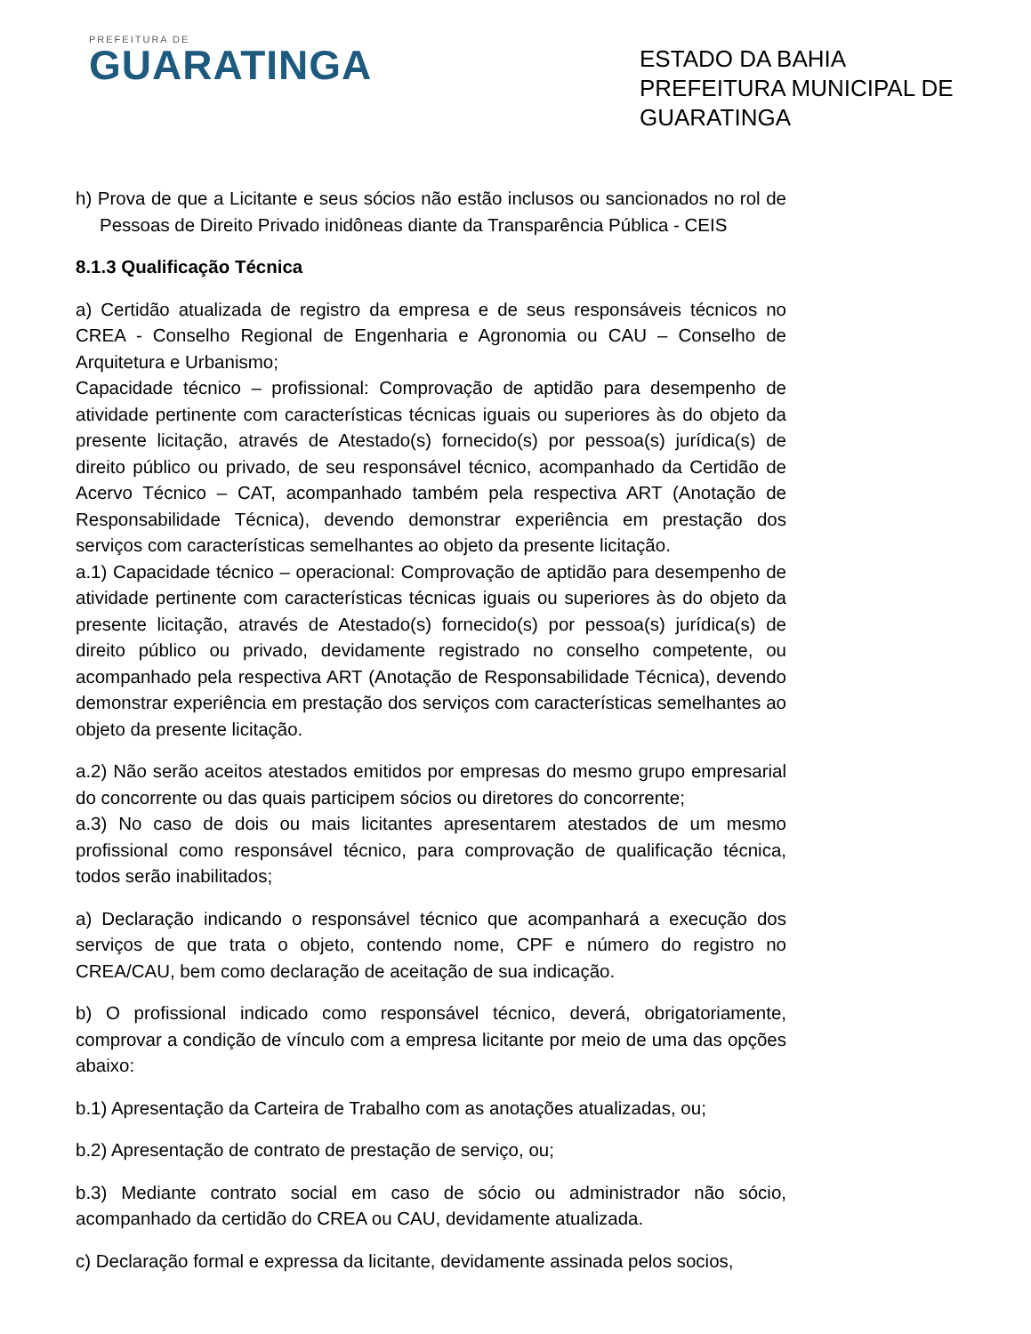PREFEITURA DE
GUARATINGA
ESTADO DA BAHIA
PREFEITURA MUNICIPAL DE GUARATINGA
h) Prova de que a Licitante e seus sócios não estão inclusos ou sancionados no rol de Pessoas de Direito Privado inidôneas diante da Transparência Pública - CEIS
8.1.3 Qualificação Técnica
a) Certidão atualizada de registro da empresa e de seus responsáveis técnicos no CREA - Conselho Regional de Engenharia e Agronomia ou CAU – Conselho de Arquitetura e Urbanismo;
Capacidade técnico – profissional: Comprovação de aptidão para desempenho de atividade pertinente com características técnicas iguais ou superiores às do objeto da presente licitação, através de Atestado(s) fornecido(s) por pessoa(s) jurídica(s) de direito público ou privado, de seu responsável técnico, acompanhado da Certidão de Acervo Técnico – CAT, acompanhado também pela respectiva ART (Anotação de Responsabilidade Técnica), devendo demonstrar experiência em prestação dos serviços com características semelhantes ao objeto da presente licitação.
a.1) Capacidade técnico – operacional: Comprovação de aptidão para desempenho de atividade pertinente com características técnicas iguais ou superiores às do objeto da presente licitação, através de Atestado(s) fornecido(s) por pessoa(s) jurídica(s) de direito público ou privado, devidamente registrado no conselho competente, ou acompanhado pela respectiva ART (Anotação de Responsabilidade Técnica), devendo demonstrar experiência em prestação dos serviços com características semelhantes ao objeto da presente licitação.
a.2) Não serão aceitos atestados emitidos por empresas do mesmo grupo empresarial do concorrente ou das quais participem sócios ou diretores do concorrente;
a.3) No caso de dois ou mais licitantes apresentarem atestados de um mesmo profissional como responsável técnico, para comprovação de qualificação técnica, todos serão inabilitados;
a) Declaração indicando o responsável técnico que acompanhará a execução dos serviços de que trata o objeto, contendo nome, CPF e número do registro no CREA/CAU, bem como declaração de aceitação de sua indicação.
b) O profissional indicado como responsável técnico, deverá, obrigatoriamente, comprovar a condição de vínculo com a empresa licitante por meio de uma das opções abaixo:
b.1) Apresentação da Carteira de Trabalho com as anotações atualizadas, ou;
b.2) Apresentação de contrato de prestação de serviço, ou;
b.3) Mediante contrato social em caso de sócio ou administrador não sócio, acompanhado da certidão do CREA ou CAU, devidamente atualizada.
c) Declaração formal e expressa da licitante, devidamente assinada pelos socios,